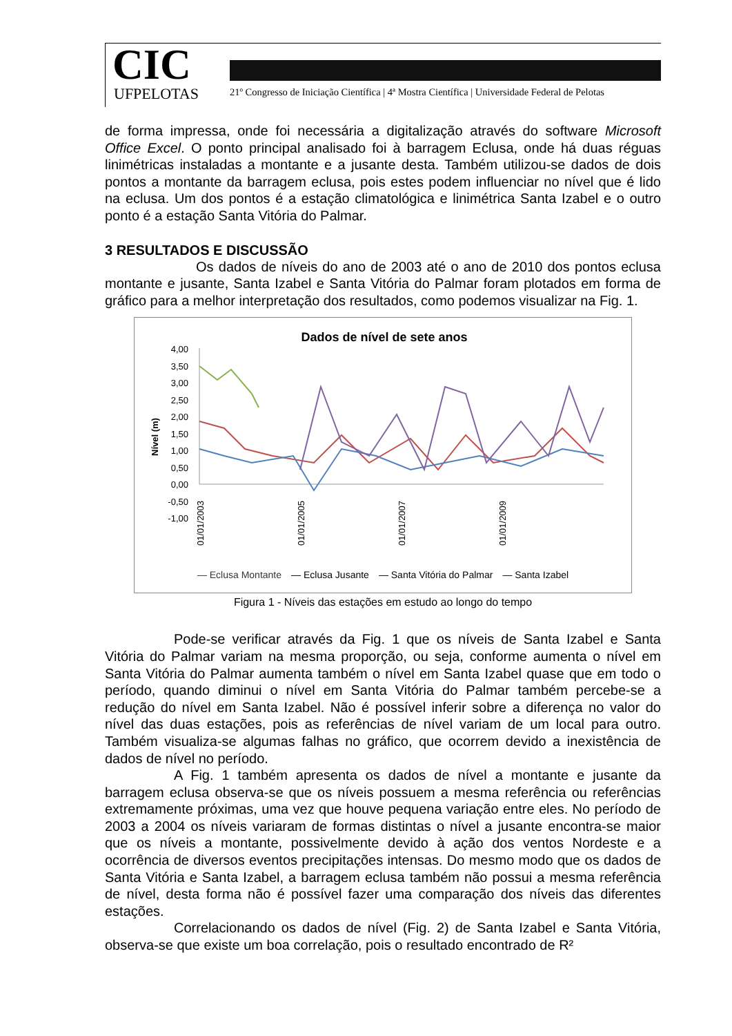CIC
UFPELOTAS
21º Congresso de Iniciação Científica | 4ª Mostra Científica | Universidade Federal de Pelotas
de forma impressa, onde foi necessária a digitalização através do software Microsoft Office Excel. O ponto principal analisado foi à barragem Eclusa, onde há duas réguas linimétricas instaladas a montante e a jusante desta. Também utilizou-se dados de dois pontos a montante da barragem eclusa, pois estes podem influenciar no nível que é lido na eclusa. Um dos pontos é a estação climatológica e linimétrica Santa Izabel e o outro ponto é a estação Santa Vitória do Palmar.
3 RESULTADOS E DISCUSSÃO
Os dados de níveis do ano de 2003 até o ano de 2010 dos pontos eclusa montante e jusante, Santa Izabel e Santa Vitória do Palmar foram plotados em forma de gráfico para a melhor interpretação dos resultados, como podemos visualizar na Fig. 1.
Dados de nível de sete anos
4,00
3,50
3,00
2,50
2,00
1,50
1,00
0,50
0,00
-0,50
-1,00
Nível (m)
01/01/2003
01/01/2005
01/01/2007
01/01/2009
— Eclusa Montante — Eclusa Jusante — Santa Vitória do Palmar — Santa Izabel
Figura 1 - Níveis das estações em estudo ao longo do tempo
Pode-se verificar através da Fig. 1 que os níveis de Santa Izabel e Santa Vitória do Palmar variam na mesma proporção, ou seja, conforme aumenta o nível em Santa Vitória do Palmar aumenta também o nível em Santa Izabel quase que em todo o período, quando diminui o nível em Santa Vitória do Palmar também percebe-se a redução do nível em Santa Izabel. Não é possível inferir sobre a diferença no valor do nível das duas estações, pois as referências de nível variam de um local para outro. Também visualiza-se algumas falhas no gráfico, que ocorrem devido a inexistência de dados de nível no período.
A Fig. 1 também apresenta os dados de nível a montante e jusante da barragem eclusa observa-se que os níveis possuem a mesma referência ou referências extremamente próximas, uma vez que houve pequena variação entre eles. No período de 2003 a 2004 os níveis variaram de formas distintas o nível a jusante encontra-se maior que os níveis a montante, possivelmente devido à ação dos ventos Nordeste e a ocorrência de diversos eventos precipitações intensas. Do mesmo modo que os dados de Santa Vitória e Santa Izabel, a barragem eclusa também não possui a mesma referência de nível, desta forma não é possível fazer uma comparação dos níveis das diferentes estações.
Correlacionando os dados de nível (Fig. 2) de Santa Izabel e Santa Vitória, observa-se que existe um boa correlação, pois o resultado encontrado de R²